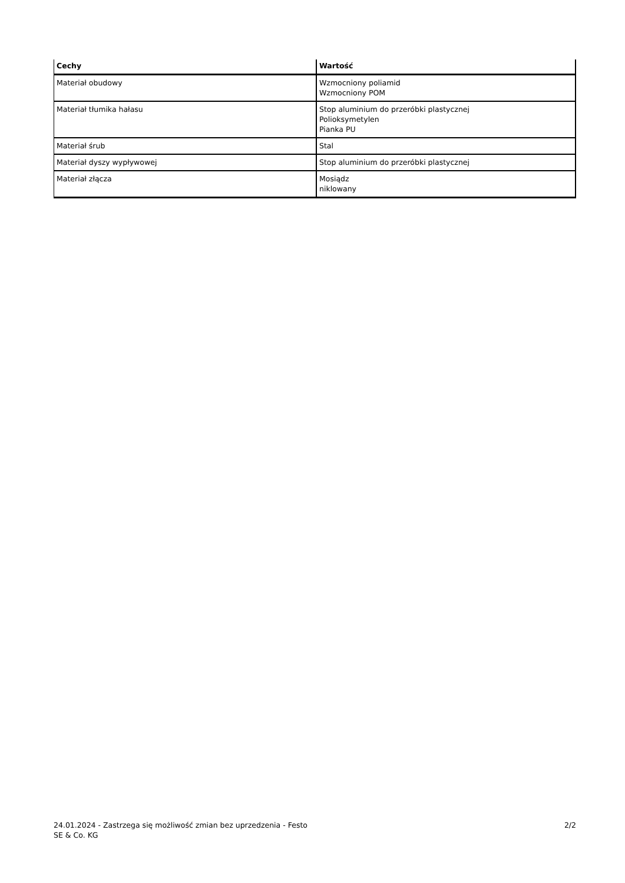| Cechy | Wartość |
| --- | --- |
| Materiał obudowy | Wzmocniony poliamid Wzmocniony POM |
| Materiał tłumika hałasu | Stop aluminium do przeróbki plastycznej Polioksymetylen Pianka PU |
| Materiał śrub | Stal |
| Materiał dyszy wypływowej | Stop aluminium do przeróbki plastycznej |
| Materiał złącza | Mosiądz niklowany |
24.01.2024 - Zastrzega się możliwość zmian bez uprzedzenia - Festo SE & Co. KG
2/2